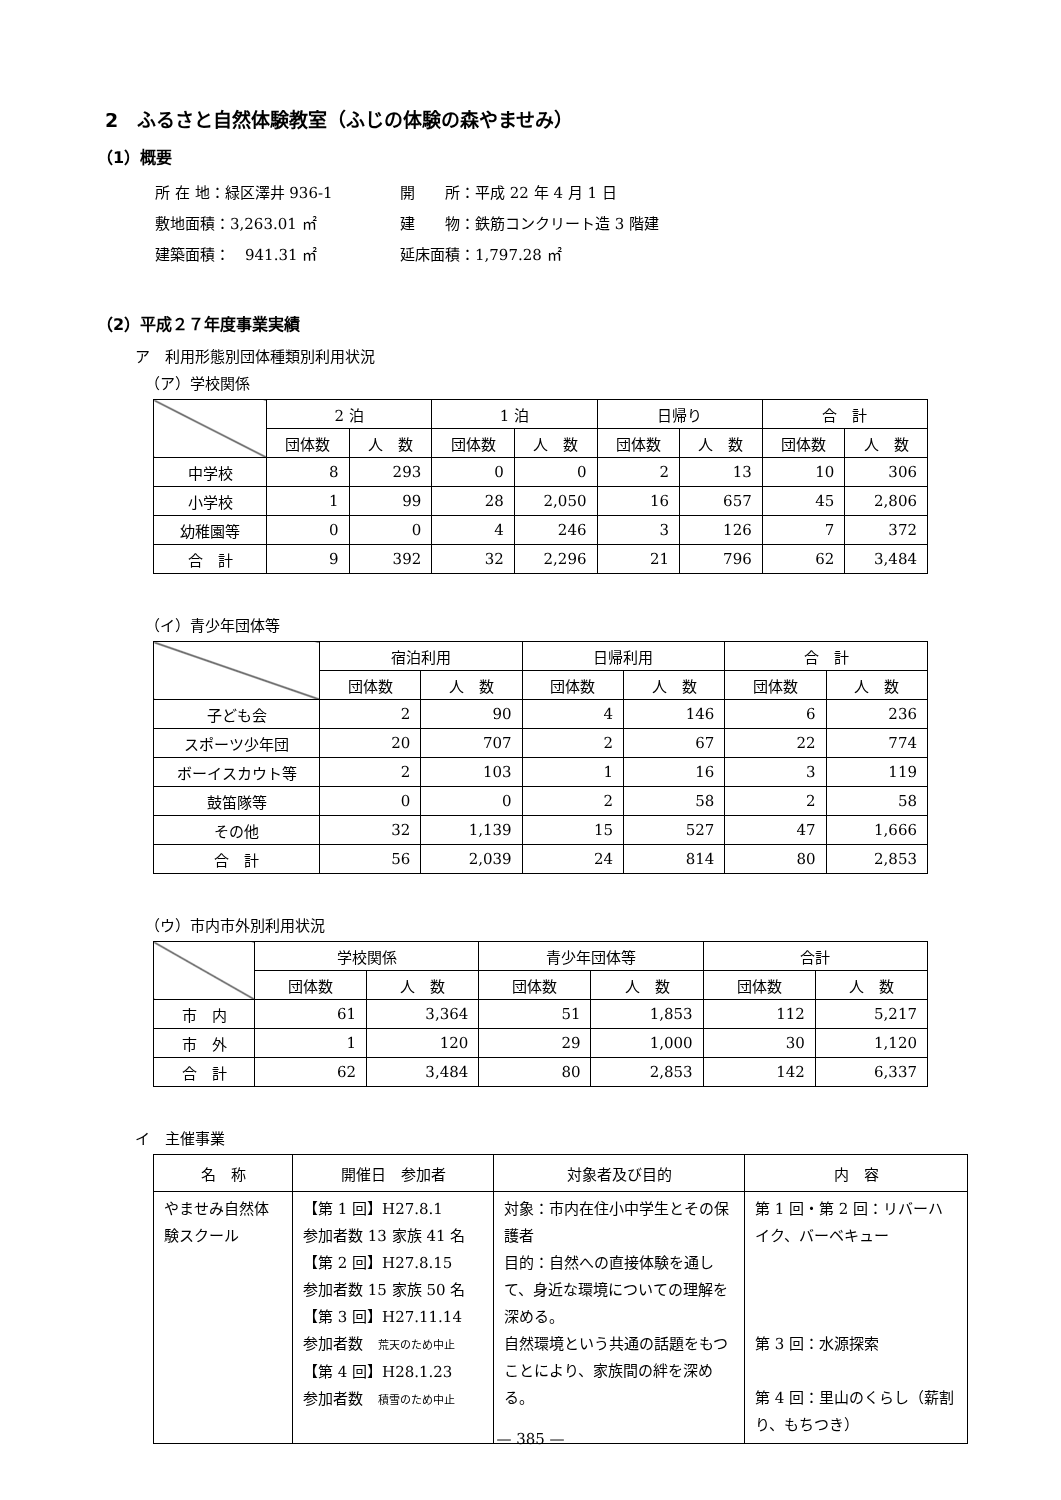2　ふるさと自然体験教室（ふじの体験の森やませみ）
（1）概要
所 在 地：緑区澤井 936-1 開　　所：平成 22 年 4 月 1 日
敷地面積：3,263.01 ㎡ 建　　物：鉄筋コンクリート造 3 階建
建築面積：　941.31 ㎡ 延床面積：1,797.28 ㎡
（2）平成２７年度事業実績
ア　利用形態別団体種類別利用状況
（ア）学校関係
| | 2 泊 | | 1 泊 | | 日帰り | | 合 計 | |
| --- | --- | --- | --- | --- | --- | --- | --- | --- |
| | 団体数 | 人 数 | 団体数 | 人 数 | 団体数 | 人 数 | 団体数 | 人 数 |
| 中学校 | 8 | 293 | 0 | 0 | 2 | 13 | 10 | 306 |
| 小学校 | 1 | 99 | 28 | 2,050 | 16 | 657 | 45 | 2,806 |
| 幼稚園等 | 0 | 0 | 4 | 246 | 3 | 126 | 7 | 372 |
| 合 計 | 9 | 392 | 32 | 2,296 | 21 | 796 | 62 | 3,484 |
（イ）青少年団体等
| | 宿泊利用 | | 日帰利用 | | 合 計 | |
| --- | --- | --- | --- | --- | --- | --- |
| | 団体数 | 人 数 | 団体数 | 人 数 | 団体数 | 人 数 |
| 子ども会 | 2 | 90 | 4 | 146 | 6 | 236 |
| スポーツ少年団 | 20 | 707 | 2 | 67 | 22 | 774 |
| ボーイスカウト等 | 2 | 103 | 1 | 16 | 3 | 119 |
| 鼓笛隊等 | 0 | 0 | 2 | 58 | 2 | 58 |
| その他 | 32 | 1,139 | 15 | 527 | 47 | 1,666 |
| 合 計 | 56 | 2,039 | 24 | 814 | 80 | 2,853 |
（ウ）市内市外別利用状況
| | 学校関係 | | 青少年団体等 | | 合計 | |
| --- | --- | --- | --- | --- | --- | --- |
| | 団体数 | 人 数 | 団体数 | 人 数 | 団体数 | 人 数 |
| 市 内 | 61 | 3,364 | 51 | 1,853 | 112 | 5,217 |
| 市 外 | 1 | 120 | 29 | 1,000 | 30 | 1,120 |
| 合 計 | 62 | 3,484 | 80 | 2,853 | 142 | 6,337 |
イ　主催事業
| 名 称 | 開催日 参加者 | 対象者及び目的 | 内 容 |
| --- | --- | --- | --- |
| やませみ自然体験スクール | 【第 1 回】H27.8.1 参加者数 13 家族 41 名 【第 2 回】H27.8.15 参加者数 15 家族 50 名 【第 3 回】H27.11.14 参加者数 荒天のため中止 【第 4 回】H28.1.23 参加者数 積雪のため中止 | 対象：市内在住小中学生とその保護者 目的：自然への直接体験を通して、身近な環境についての理解を深める。 自然環境という共通の話題をもつことにより、家族間の絆を深める。 | 第 1 回・第 2 回：リバーハイク、バーベキュー 第 3 回：水源探索 第 4 回：里山のくらし（薪割り、もちつき） |
— 385 —